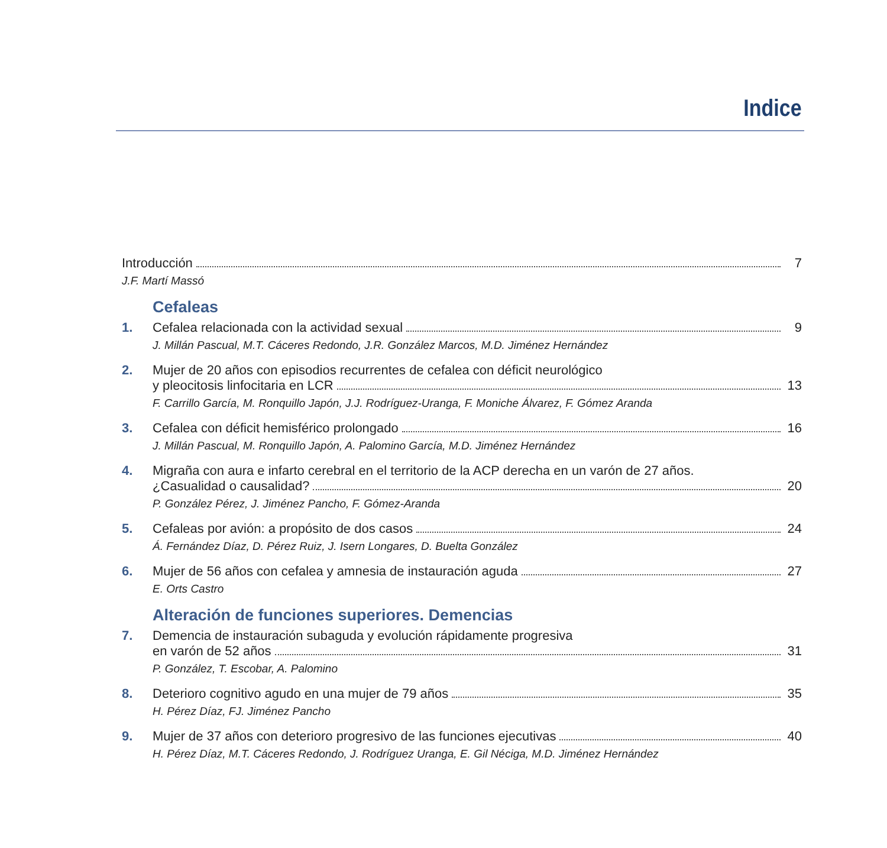Indice
Introducción 7
J.F. Martí Massó
Cefaleas
1. Cefalea relacionada con la actividad sexual 9
J. Millán Pascual, M.T. Cáceres Redondo, J.R. González Marcos, M.D. Jiménez Hernández
2. Mujer de 20 años con episodios recurrentes de cefalea con déficit neurológico
y pleocitosis linfocitaria en LCR 13
F. Carrillo García, M. Ronquillo Japón, J.J. Rodríguez-Uranga, F. Moniche Álvarez, F. Gómez Aranda
3. Cefalea con déficit hemisférico prolongado 16
J. Millán Pascual, M. Ronquillo Japón, A. Palomino García, M.D. Jiménez Hernández
4. Migraña con aura e infarto cerebral en el territorio de la ACP derecha en un varón de 27 años.
¿Casualidad o causalidad? 20
P. González Pérez, J. Jiménez Pancho, F. Gómez-Aranda
5. Cefaleas por avión: a propósito de dos casos 24
Á. Fernández Díaz, D. Pérez Ruiz, J. Isern Longares, D. Buelta González
6. Mujer de 56 años con cefalea y amnesia de instauración aguda 27
E. Orts Castro
Alteración de funciones superiores. Demencias
7. Demencia de instauración subaguda y evolución rápidamente progresiva
en varón de 52 años 31
P. González, T. Escobar, A. Palomino
8. Deterioro cognitivo agudo en una mujer de 79 años 35
H. Pérez Díaz, FJ. Jiménez Pancho
9. Mujer de 37 años con deterioro progresivo de las funciones ejecutivas 40
H. Pérez Díaz, M.T. Cáceres Redondo, J. Rodríguez Uranga, E. Gil Néciga, M.D. Jiménez Hernández